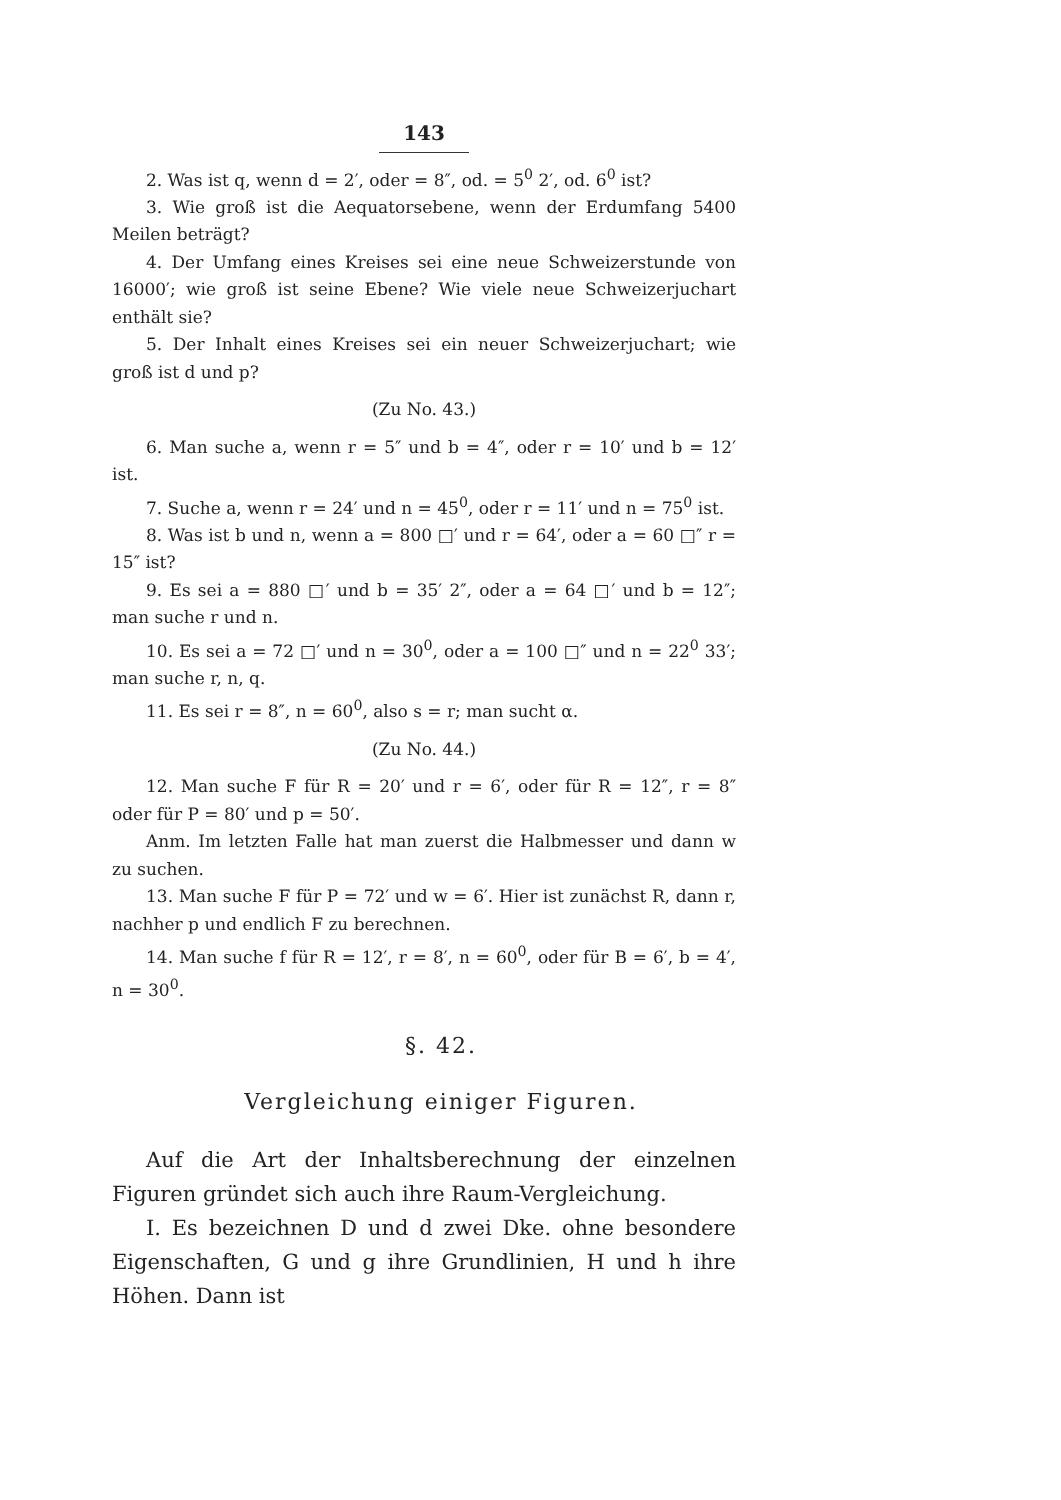143
2. Was ist q, wenn d = 2′, oder = 8″, od. = 5<sup>0</sup> 2′, od. 6<sup>0</sup> ist?
3. Wie groß ist die Aequatorsebene, wenn der Erdumfang 5400 Meilen beträgt?
4. Der Umfang eines Kreises sei eine neue Schweizerstunde von 16000′; wie groß ist seine Ebene? Wie viele neue Schweizerjuchart enthält sie?
5. Der Inhalt eines Kreises sei ein neuer Schweizerjuchart; wie groß ist d und p?
(Zu No. 43.)
6. Man suche a, wenn r = 5″ und b = 4″, oder r = 10′ und b = 12′ ist.
7. Suche a, wenn r = 24′ und n = 45<sup>0</sup>, oder r = 11′ und n = 75<sup>0</sup> ist.
8. Was ist b und n, wenn a = 800 □′ und r = 64′, oder a = 60 □″ r = 15″ ist?
9. Es sei a = 880 □′ und b = 35′ 2″, oder a = 64 □′ und b = 12″; man suche r und n.
10. Es sei a = 72 □′ und n = 30<sup>0</sup>, oder a = 100 □″ und n = 22<sup>0</sup> 33′; man suche r, n, q.
11. Es sei r = 8″, n = 60<sup>0</sup>, also s = r; man sucht α.
(Zu No. 44.)
12. Man suche F für R = 20′ und r = 6′, oder für R = 12″, r = 8″ oder für P = 80′ und p = 50′.
Anm. Im letzten Falle hat man zuerst die Halbmesser und dann w zu suchen.
13. Man suche F für P = 72′ und w = 6′. Hier ist zunächst R, dann r, nachher p und endlich F zu berechnen.
14. Man suche f für R = 12′, r = 8′, n = 60<sup>0</sup>, oder für B = 6′, b = 4′, n = 30<sup>0</sup>.
§. 42.
Vergleichung einiger Figuren.
Auf die Art der Inhaltsberechnung der einzelnen Figuren gründet sich auch ihre Raum-Vergleichung.
I. Es bezeichnen D und d zwei Dke. ohne besondere Eigenschaften, G und g ihre Grundlinien, H und h ihre Höhen. Dann ist